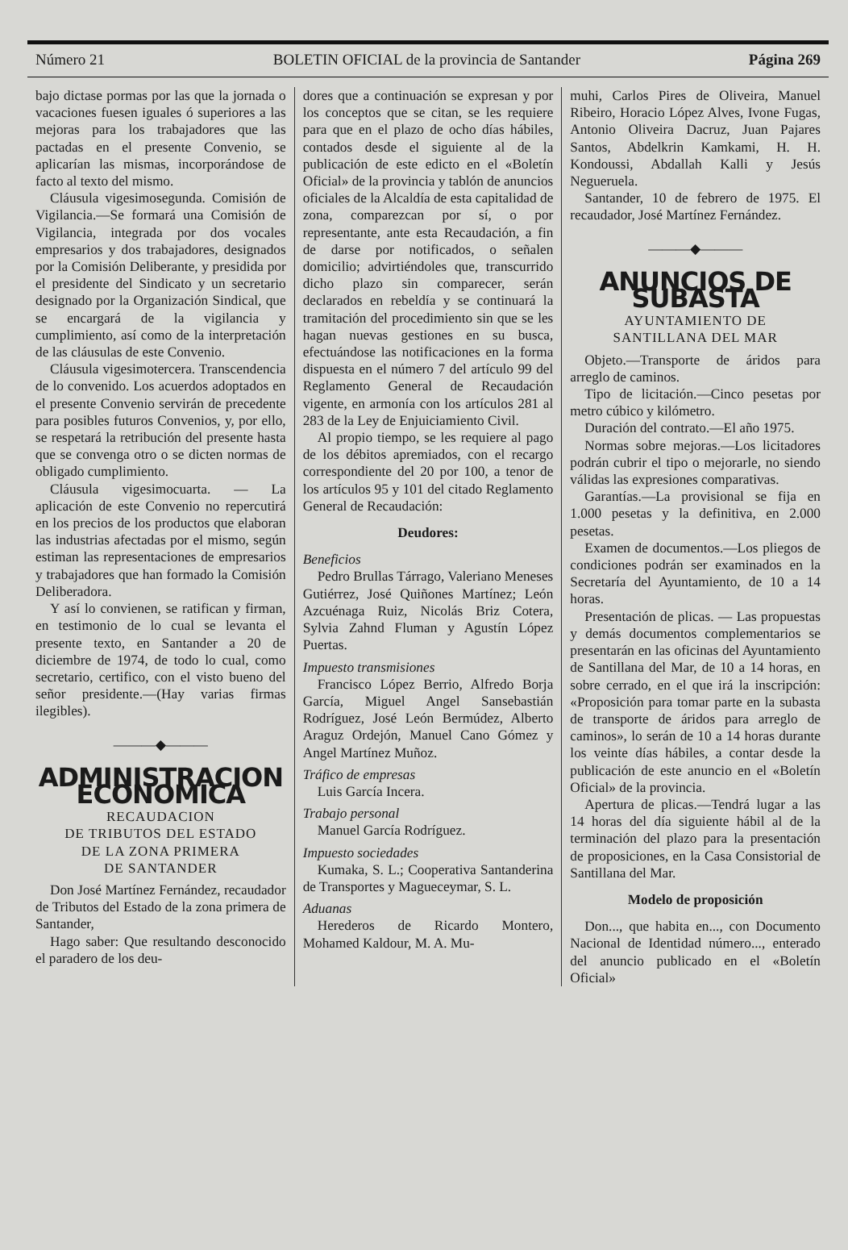Número 21 BOLETIN OFICIAL de la provincia de Santander Página 269
bajo dictase pormas por las que la jornada o vacaciones fuesen iguales ó superiores a las mejoras para los trabajadores que las pactadas en el presente Convenio, se aplicarían las mismas, incorporándose de facto al texto del mismo.
Cláusula vigesimosegunda. Comisión de Vigilancia.—Se formará una Comisión de Vigilancia, integrada por dos vocales empresarios y dos trabajadores, designados por la Comisión Deliberante, y presidida por el presidente del Sindicato y un secretario designado por la Organización Sindical, que se encargará de la vigilancia y cumplimiento, así como de la interpretación de las cláusulas de este Convenio.
Cláusula vigesimotercera. Transcendencia de lo convenido. Los acuerdos adoptados en el presente Convenio servirán de precedente para posibles futuros Convenios, y, por ello, se respetará la retribución del presente hasta que se convenga otro o se dicten normas de obligado cumplimiento.
Cláusula vigesimocuarta. — La aplicación de este Convenio no repercutirá en los precios de los productos que elaboran las industrias afectadas por el mismo, según estiman las representaciones de empresarios y trabajadores que han formado la Comisión Deliberadora.
Y así lo convienen, se ratifican y firman, en testimonio de lo cual se levanta el presente texto, en Santander a 20 de diciembre de 1974, de todo lo cual, como secretario, certifico, con el visto bueno del señor presidente.—(Hay varias firmas ilegibles).
———◆———
ADMINISTRACION ECONOMICA
RECAUDACION
DE TRIBUTOS DEL ESTADO
DE LA ZONA PRIMERA
DE SANTANDER
Don José Martínez Fernández, recaudador de Tributos del Estado de la zona primera de Santander,
Hago saber: Que resultando desconocido el paradero de los deu-
dores que a continuación se expresan y por los conceptos que se citan, se les requiere para que en el plazo de ocho días hábiles, contados desde el siguiente al de la publicación de este edicto en el «Boletín Oficial» de la provincia y tablón de anuncios oficiales de la Alcaldía de esta capitalidad de zona, comparezcan por sí, o por representante, ante esta Recaudación, a fin de darse por notificados, o señalen domicilio; advirtiéndoles que, transcurrido dicho plazo sin comparecer, serán declarados en rebeldía y se continuará la tramitación del procedimiento sin que se les hagan nuevas gestiones en su busca, efectuándose las notificaciones en la forma dispuesta en el número 7 del artículo 99 del Reglamento General de Recaudación vigente, en armonía con los artículos 281 al 283 de la Ley de Enjuiciamiento Civil.
Al propio tiempo, se les requiere al pago de los débitos apremiados, con el recargo correspondiente del 20 por 100, a tenor de los artículos 95 y 101 del citado Reglamento General de Recaudación:
Deudores:
Beneficios
Pedro Brullas Tárrago, Valeriano Meneses Gutiérrez, José Quiñones Martínez; León Azcuénaga Ruiz, Nicolás Briz Cotera, Sylvia Zahnd Fluman y Agustín López Puertas.
Impuesto transmisiones
Francisco López Berrio, Alfredo Borja García, Miguel Angel Sansebastián Rodríguez, José León Bermúdez, Alberto Araguz Ordejón, Manuel Cano Gómez y Angel Martínez Muñoz.
Tráfico de empresas
Luis García Incera.
Trabajo personal
Manuel García Rodríguez.
Impuesto sociedades
Kumaka, S. L.; Cooperativa Santanderina de Transportes y Magueceymar, S. L.
Aduanas
Herederos de Ricardo Montero, Mohamed Kaldour, M. A. Mu-
muhi, Carlos Pires de Oliveira, Manuel Ribeiro, Horacio López Alves, Ivone Fugas, Antonio Oliveira Dacruz, Juan Pajares Santos, Abdelkrin Kamkami, H. H. Kondoussi, Abdallah Kalli y Jesús Negueruela.
Santander, 10 de febrero de 1975. El recaudador, José Martínez Fernández.
———◆———
ANUNCIOS DE SUBASTA
AYUNTAMIENTO DE
SANTILLANA DEL MAR
Objeto.—Transporte de áridos para arreglo de caminos.
Tipo de licitación.—Cinco pesetas por metro cúbico y kilómetro.
Duración del contrato.—El año 1975.
Normas sobre mejoras.—Los licitadores podrán cubrir el tipo o mejorarle, no siendo válidas las expresiones comparativas.
Garantías.—La provisional se fija en 1.000 pesetas y la definitiva, en 2.000 pesetas.
Examen de documentos.—Los pliegos de condiciones podrán ser examinados en la Secretaría del Ayuntamiento, de 10 a 14 horas.
Presentación de plicas. — Las propuestas y demás documentos complementarios se presentarán en las oficinas del Ayuntamiento de Santillana del Mar, de 10 a 14 horas, en sobre cerrado, en el que irá la inscripción: «Proposición para tomar parte en la subasta de transporte de áridos para arreglo de caminos», lo serán de 10 a 14 horas durante los veinte días hábiles, a contar desde la publicación de este anuncio en el «Boletín Oficial» de la provincia.
Apertura de plicas.—Tendrá lugar a las 14 horas del día siguiente hábil al de la terminación del plazo para la presentación de proposiciones, en la Casa Consistorial de Santillana del Mar.
Modelo de proposición
Don..., que habita en..., con Documento Nacional de Identidad número..., enterado del anuncio publicado en el «Boletín Oficial»